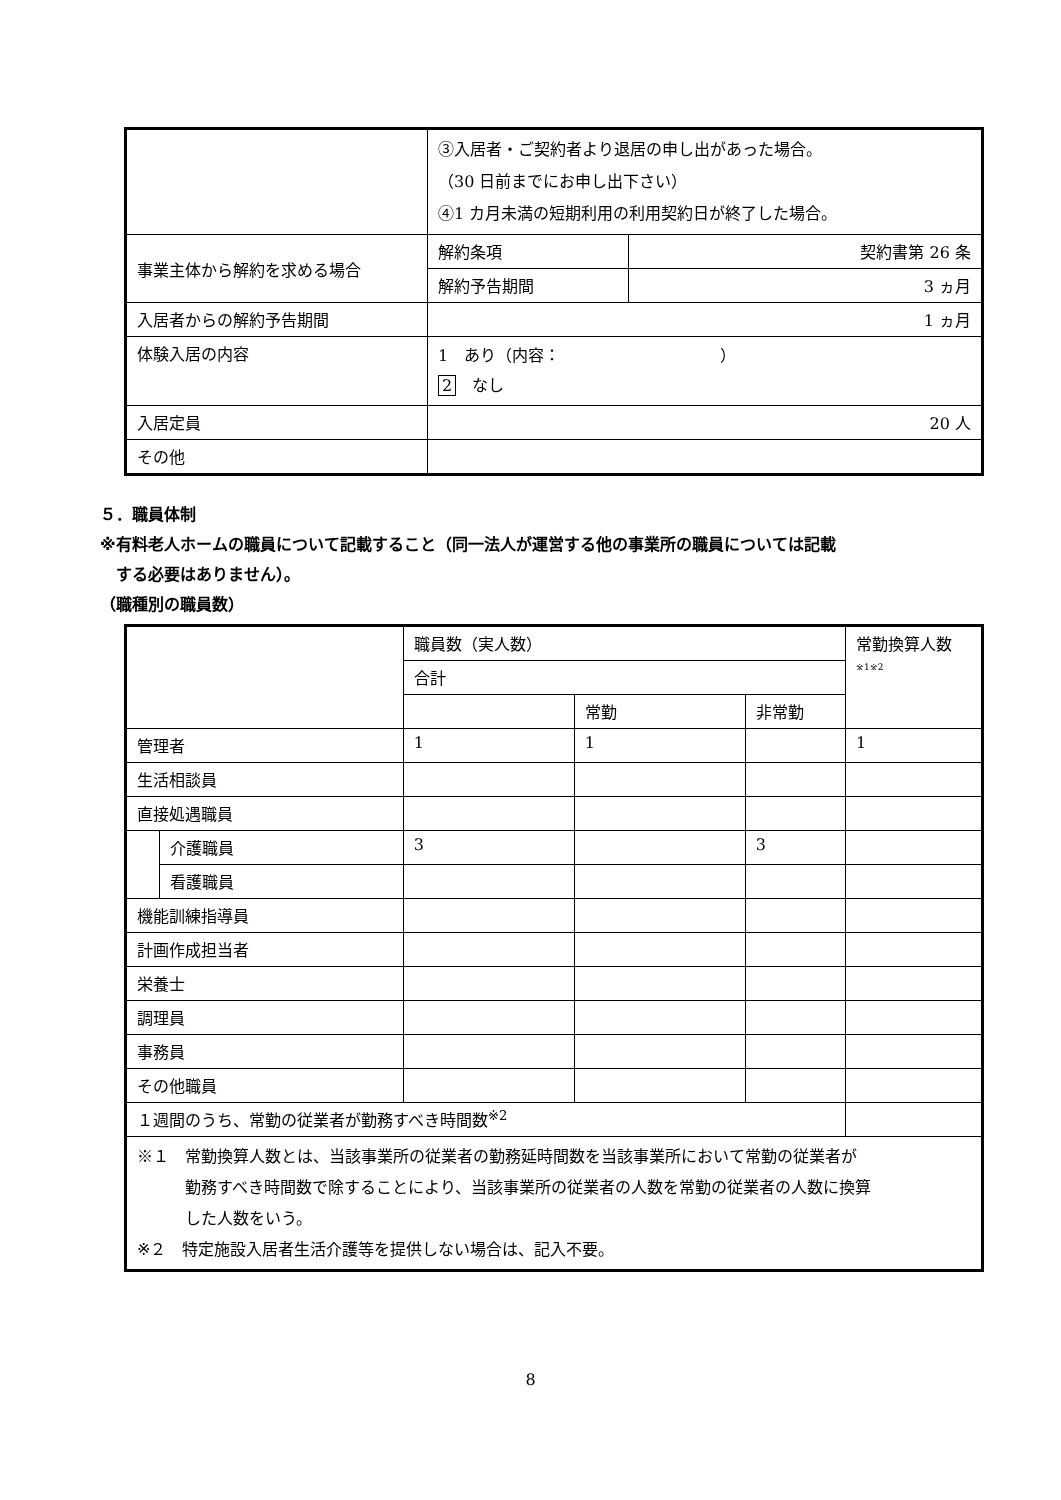| | ③入居者・ご契約者より退居の申し出があった場合。 （30 日前までにお申し出下さい） ④1 カ月未満の短期利用の利用契約日が終了した場合。 | |
| 事業主体から解約を求める場合 | 解約条項 | 契約書第 26 条 |
| | 解約予告期間 | 3 ヵ月 |
| 入居者からの解約予告期間 | 1 ヵ月 | |
| 体験入居の内容 | 1 あり（内容： ） 2 なし | |
| 入居定員 | 20 人 | |
| その他 | | |
５．職員体制
※有料老人ホームの職員について記載すること（同一法人が運営する他の事業所の職員については記載
　する必要はありません）。
（職種別の職員数）
| | | 職員数（実人数） | | | 常勤換算人数 ※1※2 |
| | | 合計 | | | |
| | | | 常勤 | 非常勤 | |
| 管理者 | | 1 | 1 | | 1 |
| 生活相談員 | | | | | |
| 直接処遇職員 | | | | | |
| | 介護職員 | 3 | | 3 | |
| | 看護職員 | | | | |
| 機能訓練指導員 | | | | | |
| 計画作成担当者 | | | | | |
| 栄養士 | | | | | |
| 調理員 | | | | | |
| 事務員 | | | | | |
| その他職員 | | | | | |
| １週間のうち、常勤の従業者が勤務すべき時間数<sup>※2</sup> | | | | | |
| ※１ 常勤換算人数とは、当該事業所の従業者の勤務延時間数を当該事業所において常勤の従業者が 勤務すべき時間数で除することにより、当該事業所の従業者の人数を常勤の従業者の人数に換算 した人数をいう。 ※２ 特定施設入居者生活介護等を提供しない場合は、記入不要。 | | | | | |
8